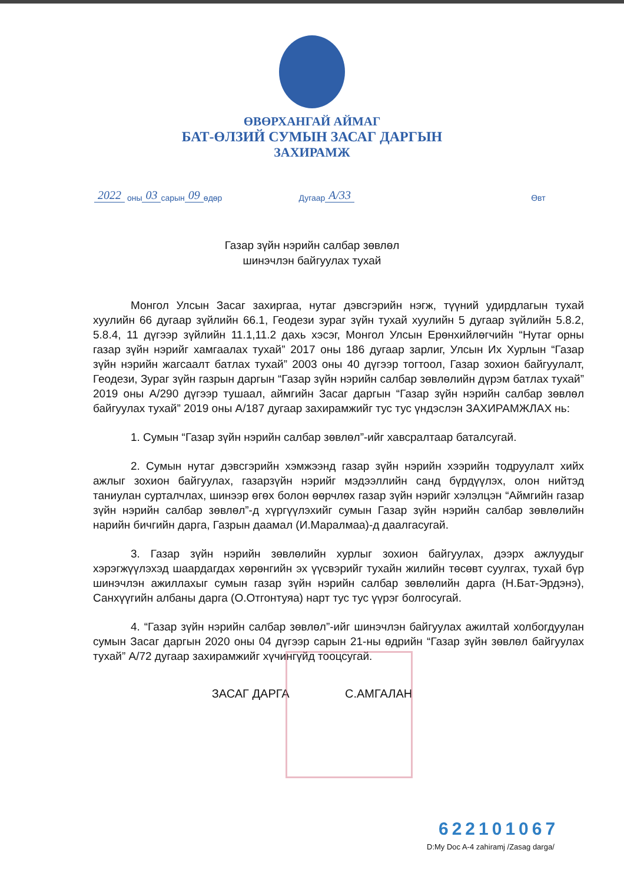ӨВӨРХАНГАЙ АЙМАГ
БАТ-ӨЛЗИЙ СУМЫН ЗАСАГ ДАРГЫН
ЗАХИРАМЖ
2022 оны 03 сарын 09 өдөр Дугаар А/33 Өвт
Газар зүйн нэрийн салбар зөвлөл
шинэчлэн байгуулах тухай
Монгол Улсын Засаг захиргаа, нутаг дэвсгэрийн нэгж, түүний удирдлагын тухай хуулийн 66 дугаар зүйлийн 66.1, Геодези зураг зүйн тухай хуулийн 5 дугаар зүйлийн 5.8.2, 5.8.4, 11 дүгээр зүйлийн 11.1,11.2 дахь хэсэг, Монгол Улсын Ерөнхийлөгчийн “Нутаг орны газар зүйн нэрийг хамгаалах тухай” 2017 оны 186 дугаар зарлиг, Улсын Их Хурлын “Газар зүйн нэрийн жагсаалт батлах тухай” 2003 оны 40 дүгээр тогтоол, Газар зохион байгуулалт, Геодези, Зураг зүйн газрын даргын “Газар зүйн нэрийн салбар зөвлөлийн дүрэм батлах тухай” 2019 оны А/290 дүгээр тушаал, аймгийн Засаг даргын “Газар зүйн нэрийн салбар зөвлөл байгуулах тухай” 2019 оны А/187 дугаар захирамжийг тус тус үндэслэн ЗАХИРАМЖЛАХ нь:
1. Сумын “Газар зүйн нэрийн салбар зөвлөл”-ийг хавсралтаар батал­сугай.
2. Сумын нутаг дэвсгэрийн хэмжээнд газар зүйн нэрийн хээрийн тодруулалт хийх ажлыг зохион байгуулах, газарзүйн нэрийг мэдээллийн санд бүрдүүлэх, олон нийтэд таниулан сурталчлах, шинээр өгөх болон өөрчлөх газар зүйн нэрийг хэлэлцэн “Аймгийн газар зүйн нэрийн салбар зөвлөл”-д хүргүүлэхийг сумын Газар зүйн нэрийн салбар зөвлөлийн нарийн бичгийн дарга, Газрын даамал (И.Маралмаа)-д даалгасугай.
3. Газар зүйн нэрийн зөвлөлийн хурлыг зохион байгуулах, дээрх ажлуудыг хэрэгжүүлэхэд шаардагдах хөрөнгийн эх үүсвэрийг тухайн жилийн төсөвт суулгах, тухай бүр шинэчлэн ажиллахыг сумын газар зүйн нэрийн салбар зөвлөлийн дарга (Н.Бат-Эрдэнэ), Санхүүгийн албаны дарга (О.Отгонтуяа) нарт тус тус үүрэг болгосугай.
4. “Газар зүйн нэрийн салбар зөвлөл”-ийг шинэчлэн байгуулах ажилтай холбогдуулан сумын Засаг даргын 2020 оны 04 дүгээр сарын 21-ны өдрийн “Газар зүйн зөвлөл байгуулах тухай” А/72 дугаар захирамжийг хүчингүйд тооцсугай.
ЗАСАГ ДАРГА С.АМГАЛАН
622101067
D:My Doc A-4 zahiramj /Zasag darga/